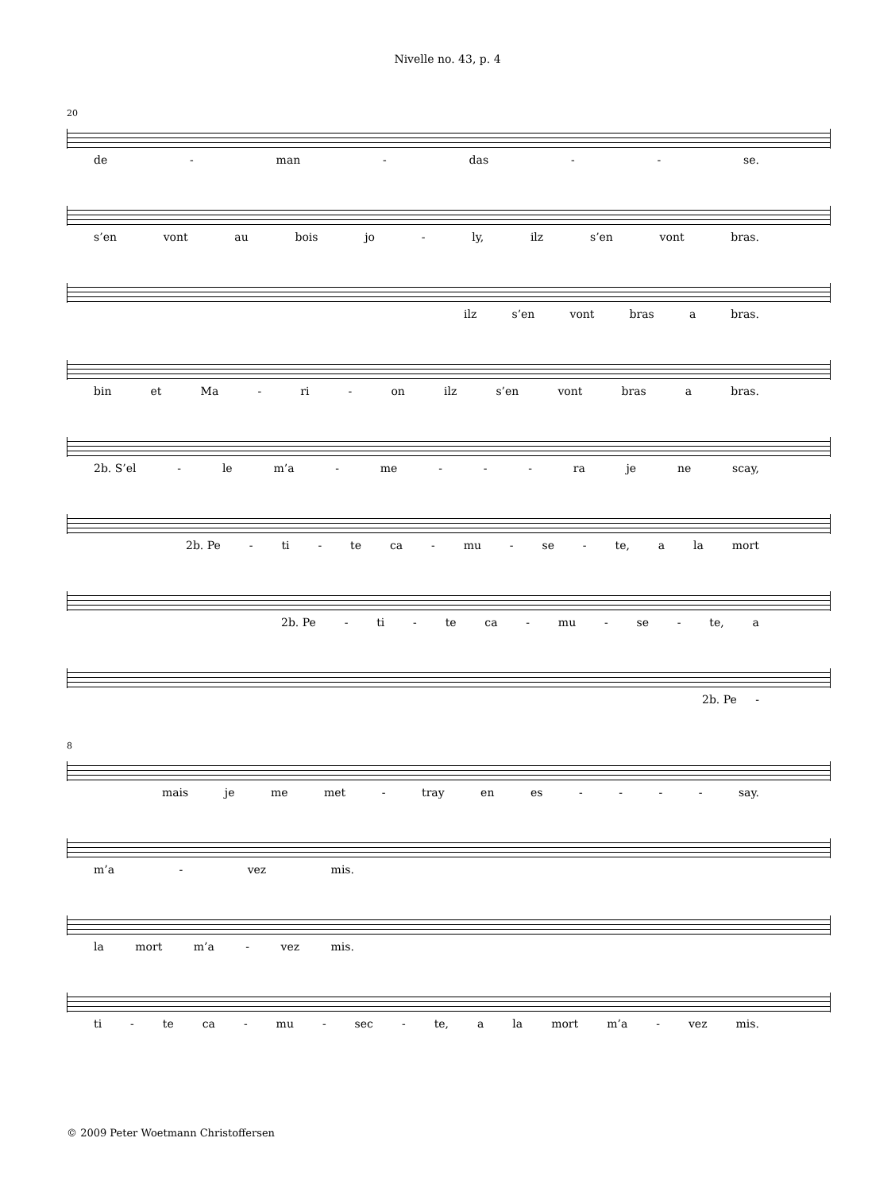Nivelle no. 43, p. 4
20
de - man - das - - se.
s’en vont au bois jo - ly, ilz s’en vont bras.
ilz s’en vont bras a bras.
bin et Ma - ri - on ilz s’en vont bras a bras.
2b. S’el - le m’a - me - - - ra je ne scay,
2b. Pe - ti - te ca - mu - se - te, a la mort
2b. Pe - ti - te ca - mu - se - te, a
2b. Pe -
8
mais je me met - tray en es - - - - say.
m’a - vez mis.
la mort m’a - vez mis.
ti - te ca - mu - sec - te, a la mort m’a - vez mis.
© 2009 Peter Woetmann Christoffersen